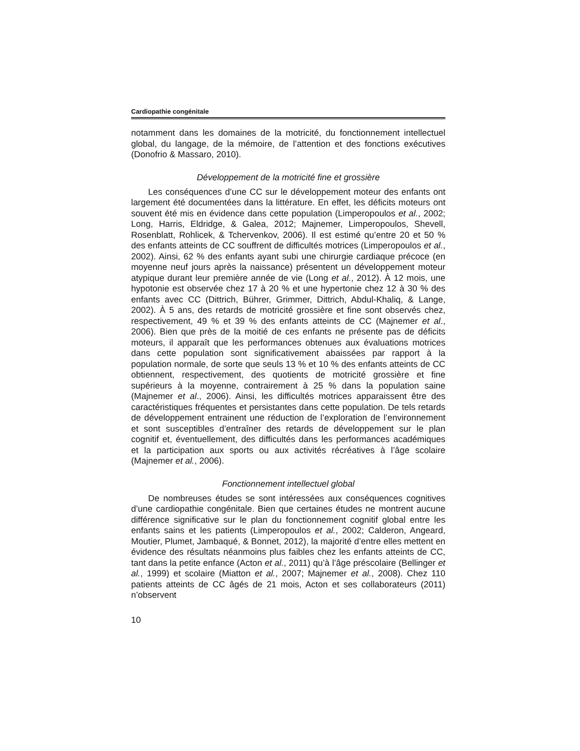Cardiopathie congénitale
notamment dans les domaines de la motricité, du fonctionnement intellectuel global, du langage, de la mémoire, de l’attention et des fonctions exécutives (Donofrio & Massaro, 2010).
Développement de la motricité fine et grossière
Les conséquences d’une CC sur le développement moteur des enfants ont largement été documentées dans la littérature. En effet, les déficits moteurs ont souvent été mis en évidence dans cette population (Limperopoulos et al., 2002; Long, Harris, Eldridge, & Galea, 2012; Majnemer, Limperopoulos, Shevell, Rosenblatt, Rohlicek, & Tchervenkov, 2006). Il est estimé qu’entre 20 et 50 % des enfants atteints de CC souffrent de difficultés motrices (Limperopoulos et al., 2002). Ainsi, 62 % des enfants ayant subi une chirurgie cardiaque précoce (en moyenne neuf jours après la naissance) présentent un développement moteur atypique durant leur première année de vie (Long et al., 2012). À 12 mois, une hypotonie est observée chez 17 à 20 % et une hypertonie chez 12 à 30 % des enfants avec CC (Dittrich, Bührer, Grimmer, Dittrich, Abdul-Khaliq, & Lange, 2002). À 5 ans, des retards de motricité grossière et fine sont observés chez, respectivement, 49 % et 39 % des enfants atteints de CC (Majnemer et al., 2006). Bien que près de la moitié de ces enfants ne présente pas de déficits moteurs, il apparaît que les performances obtenues aux évaluations motrices dans cette population sont significativement abaissées par rapport à la population normale, de sorte que seuls 13 % et 10 % des enfants atteints de CC obtiennent, respectivement, des quotients de motricité grossière et fine supérieurs à la moyenne, contrairement à 25 % dans la population saine (Majnemer et al., 2006). Ainsi, les difficultés motrices apparaissent être des caractéristiques fréquentes et persistantes dans cette population. De tels retards de développement entrainent une réduction de l’exploration de l’environnement et sont susceptibles d’entraîner des retards de développement sur le plan cognitif et, éventuellement, des difficultés dans les performances académiques et la participation aux sports ou aux activités récréatives à l’âge scolaire (Majnemer et al., 2006).
Fonctionnement intellectuel global
De nombreuses études se sont intéressées aux conséquences cognitives d’une cardiopathie congénitale. Bien que certaines études ne montrent aucune différence significative sur le plan du fonctionnement cognitif global entre les enfants sains et les patients (Limperopoulos et al., 2002; Calderon, Angeard, Moutier, Plumet, Jambaqué, & Bonnet, 2012), la majorité d’entre elles mettent en évidence des résultats néanmoins plus faibles chez les enfants atteints de CC, tant dans la petite enfance (Acton et al., 2011) qu’à l’âge préscolaire (Bellinger et al., 1999) et scolaire (Miatton et al., 2007; Majnemer et al., 2008). Chez 110 patients atteints de CC âgés de 21 mois, Acton et ses collaborateurs (2011) n’observent
10